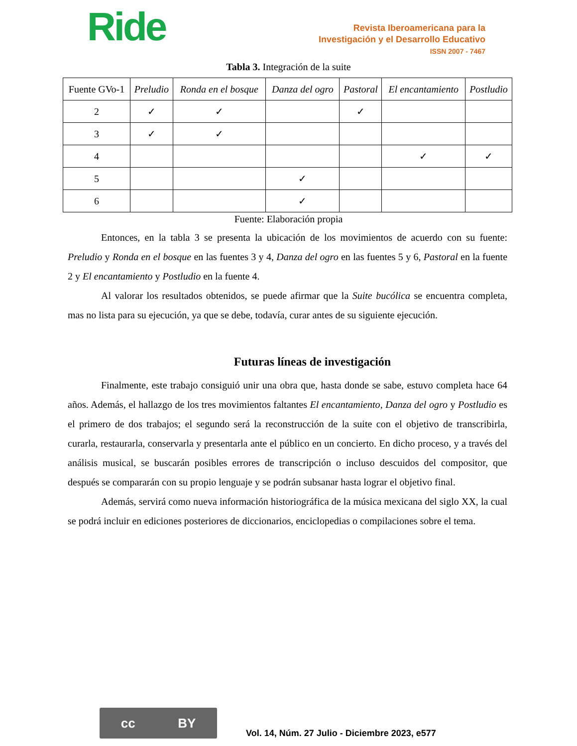Ride
Revista Iberoamericana para la
Investigación y el Desarrollo Educativo
ISSN 2007 - 7467
Tabla 3. Integración de la suite
| Fuente GVo-1 | Preludio | Ronda en el bosque | Danza del ogro | Pastoral | El encantamiento | Postludio |
| --- | --- | --- | --- | --- | --- | --- |
| 2 | ✓ | ✓ | | ✓ | | |
| 3 | ✓ | ✓ | | | | |
| 4 | | | | | ✓ | ✓ |
| 5 | | | ✓ | | | |
| 6 | | | ✓ | | | |
Fuente: Elaboración propia
Entonces, en la tabla 3 se presenta la ubicación de los movimientos de acuerdo con su fuente: Preludio y Ronda en el bosque en las fuentes 3 y 4, Danza del ogro en las fuentes 5 y 6, Pastoral en la fuente 2 y El encantamiento y Postludio en la fuente 4.
Al valorar los resultados obtenidos, se puede afirmar que la Suite bucólica se encuentra completa, mas no lista para su ejecución, ya que se debe, todavía, curar antes de su siguiente ejecución.
Futuras líneas de investigación
Finalmente, este trabajo consiguió unir una obra que, hasta donde se sabe, estuvo completa hace 64 años. Además, el hallazgo de los tres movimientos faltantes El encantamiento, Danza del ogro y Postludio es el primero de dos trabajos; el segundo será la reconstrucción de la suite con el objetivo de transcribirla, curarla, restaurarla, conservarla y presentarla ante el público en un concierto. En dicho proceso, y a través del análisis musical, se buscarán posibles errores de transcripción o incluso descuidos del compositor, que después se compararán con su propio lenguaje y se podrán subsanar hasta lograr el objetivo final.
Además, servirá como nueva información historiográfica de la música mexicana del siglo XX, la cual se podrá incluir en ediciones posteriores de diccionarios, enciclopedias o compilaciones sobre el tema.
cc BY
Vol. 14, Núm. 27 Julio - Diciembre 2023, e577